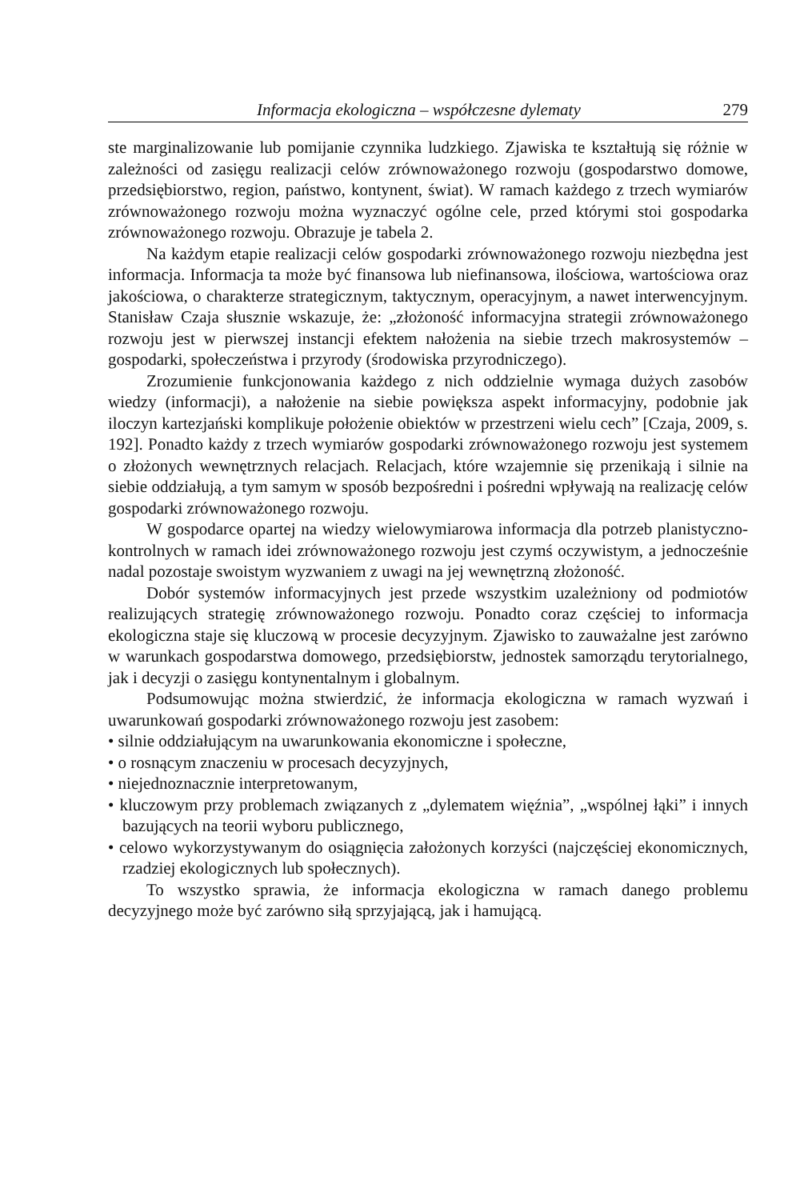Informacja ekologiczna – współczesne dylematy 279
ste marginalizowanie lub pomijanie czynnika ludzkiego. Zjawiska te kształtują się różnie w zależności od zasięgu realizacji celów zrównoważonego rozwoju (gospodarstwo domowe, przedsiębiorstwo, region, państwo, kontynent, świat). W ramach każdego z trzech wymiarów zrównoważonego rozwoju można wyznaczyć ogólne cele, przed którymi stoi gospodarka zrównoważonego rozwoju. Obrazuje je tabela 2.
Na każdym etapie realizacji celów gospodarki zrównoważonego rozwoju niezbędna jest informacja. Informacja ta może być finansowa lub niefinansowa, ilościowa, wartościowa oraz jakościowa, o charakterze strategicznym, taktycznym, operacyjnym, a nawet interwencyjnym. Stanisław Czaja słusznie wskazuje, że: „złożoność informacyjna strategii zrównoważonego rozwoju jest w pierwszej instancji efektem nałożenia na siebie trzech makrosystemów – gospodarki, społeczeństwa i przyrody (środowiska przyrodniczego).
Zrozumienie funkcjonowania każdego z nich oddzielnie wymaga dużych zasobów wiedzy (informacji), a nałożenie na siebie powiększa aspekt informacyjny, podobnie jak iloczyn kartezjański komplikuje położenie obiektów w przestrzeni wielu cech” [Czaja, 2009, s. 192]. Ponadto każdy z trzech wymiarów gospodarki zrównoważonego rozwoju jest systemem o złożonych wewnętrznych relacjach. Relacjach, które wzajemnie się przenikają i silnie na siebie oddziałują, a tym samym w sposób bezpośredni i pośredni wpływają na realizację celów gospodarki zrównoważonego rozwoju.
W gospodarce opartej na wiedzy wielowymiarowa informacja dla potrzeb planistyczno-kontrolnych w ramach idei zrównoważonego rozwoju jest czymś oczywistym, a jednocześnie nadal pozostaje swoistym wyzwaniem z uwagi na jej wewnętrzną złożoność.
Dobór systemów informacyjnych jest przede wszystkim uzależniony od podmiotów realizujących strategię zrównoważonego rozwoju. Ponadto coraz częściej to informacja ekologiczna staje się kluczową w procesie decyzyjnym. Zjawisko to zauważalne jest zarówno w warunkach gospodarstwa domowego, przedsiębiorstw, jednostek samorządu terytorialnego, jak i decyzji o zasięgu kontynentalnym i globalnym.
Podsumowując można stwierdzić, że informacja ekologiczna w ramach wyzwań i uwarunkowań gospodarki zrównoważonego rozwoju jest zasobem:
• silnie oddziałującym na uwarunkowania ekonomiczne i społeczne,
• o rosnącym znaczeniu w procesach decyzyjnych,
• niejednoznacznie interpretowanym,
• kluczowym przy problemach związanych z „dylematem więźnia”, „wspólnej łąki” i innych bazujących na teorii wyboru publicznego,
• celowo wykorzystywanym do osiągnięcia założonych korzyści (najczęściej ekonomicznych, rzadziej ekologicznych lub społecznych).
To wszystko sprawia, że informacja ekologiczna w ramach danego problemu decyzyjnego może być zarówno siłą sprzyjającą, jak i hamującą.